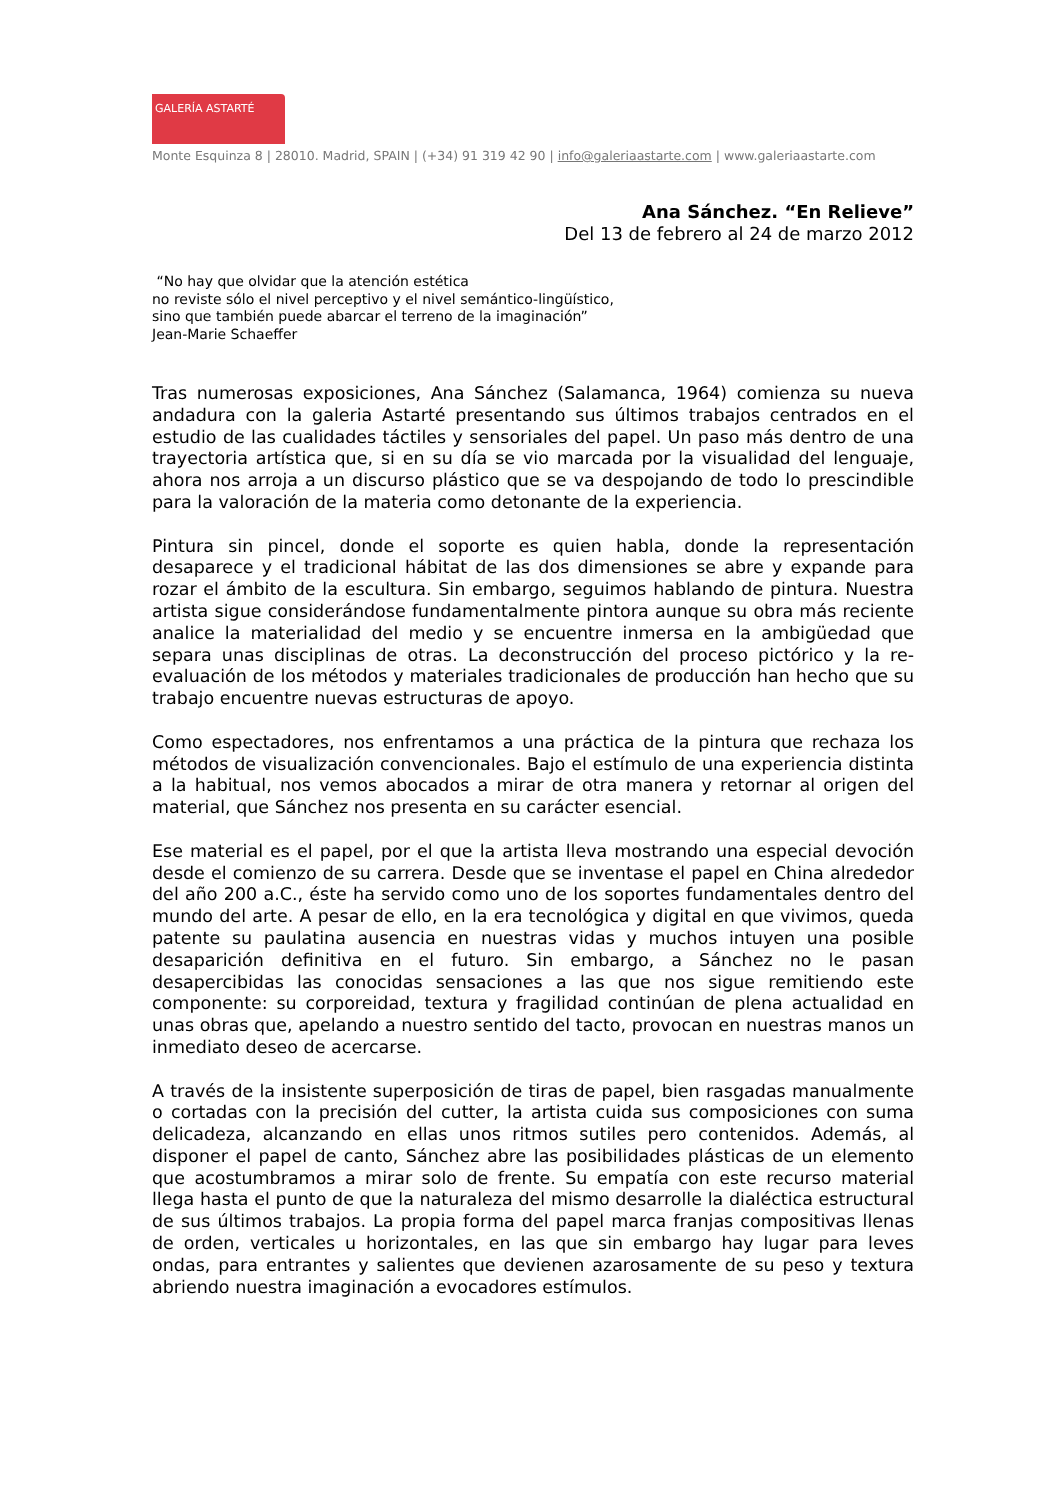GALERÍA ASTARTÉ
Monte Esquinza 8 | 28010. Madrid, SPAIN | (+34) 91 319 42 90 | info@galeriaastarte.com | www.galeriaastarte.com
Ana Sánchez. “En Relieve”
Del 13 de febrero al 24 de marzo 2012
“No hay que olvidar que la atención estética
no reviste sólo el nivel perceptivo y el nivel semántico-lingüístico,
sino que también puede abarcar el terreno de la imaginación”
Jean-Marie Schaeffer
Tras numerosas exposiciones, Ana Sánchez (Salamanca, 1964) comienza su nueva andadura con la galeria Astarté presentando sus últimos trabajos centrados en el estudio de las cualidades táctiles y sensoriales del papel. Un paso más dentro de una trayectoria artística que, si en su día se vio marcada por la visualidad del lenguaje, ahora nos arroja a un discurso plástico que se va despojando de todo lo prescindible para la valoración de la materia como detonante de la experiencia.
Pintura sin pincel, donde el soporte es quien habla, donde la representación desaparece y el tradicional hábitat de las dos dimensiones se abre y expande para rozar el ámbito de la escultura. Sin embargo, seguimos hablando de pintura. Nuestra artista sigue considerándose fundamentalmente pintora aunque su obra más reciente analice la materialidad del medio y se encuentre inmersa en la ambigüedad que separa unas disciplinas de otras. La deconstrucción del proceso pictórico y la re-evaluación de los métodos y materiales tradicionales de producción han hecho que su trabajo encuentre nuevas estructuras de apoyo.
Como espectadores, nos enfrentamos a una práctica de la pintura que rechaza los métodos de visualización convencionales. Bajo el estímulo de una experiencia distinta a la habitual, nos vemos abocados a mirar de otra manera y retornar al origen del material, que Sánchez nos presenta en su carácter esencial.
Ese material es el papel, por el que la artista lleva mostrando una especial devoción desde el comienzo de su carrera. Desde que se inventase el papel en China alrededor del año 200 a.C., éste ha servido como uno de los soportes fundamentales dentro del mundo del arte. A pesar de ello, en la era tecnológica y digital en que vivimos, queda patente su paulatina ausencia en nuestras vidas y muchos intuyen una posible desaparición definitiva en el futuro. Sin embargo, a Sánchez no le pasan desapercibidas las conocidas sensaciones a las que nos sigue remitiendo este componente: su corporeidad, textura y fragilidad continúan de plena actualidad en unas obras que, apelando a nuestro sentido del tacto, provocan en nuestras manos un inmediato deseo de acercarse.
A través de la insistente superposición de tiras de papel, bien rasgadas manualmente o cortadas con la precisión del cutter, la artista cuida sus composiciones con suma delicadeza, alcanzando en ellas unos ritmos sutiles pero contenidos. Además, al disponer el papel de canto, Sánchez abre las posibilidades plásticas de un elemento que acostumbramos a mirar solo de frente. Su empatía con este recurso material llega hasta el punto de que la naturaleza del mismo desarrolle la dialéctica estructural de sus últimos trabajos. La propia forma del papel marca franjas compositivas llenas de orden, verticales u horizontales, en las que sin embargo hay lugar para leves ondas, para entrantes y salientes que devienen azarosamente de su peso y textura abriendo nuestra imaginación a evocadores estímulos.